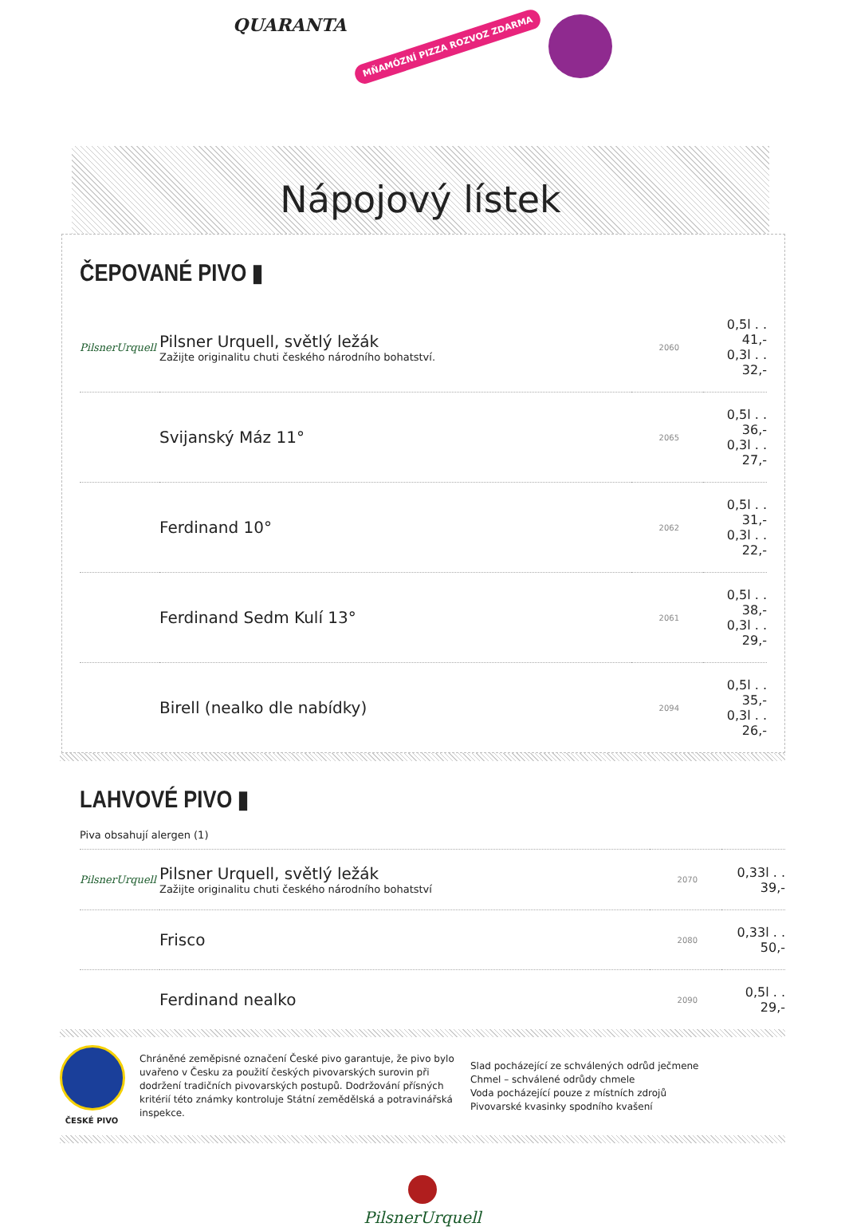QUARANTA MŇAMÓZNÍ PIZZA ROZVOZ ZDARMA
Nápojový lístek
ČEPOVANÉ PIVO ▮
| PilsnerUrquell | Pilsner Urquell, světlý ležák Zažijte originalitu chuti českého národního bohatství. | 2060 | 0,5l . . 41,- 0,3l . . 32,- |
| | Svijanský Máz 11° | 2065 | 0,5l . . 36,- 0,3l . . 27,- |
| | Ferdinand 10° | 2062 | 0,5l . . 31,- 0,3l . . 22,- |
| | Ferdinand Sedm Kulí 13° | 2061 | 0,5l . . 38,- 0,3l . . 29,- |
| | Birell (nealko dle nabídky) | 2094 | 0,5l . . 35,- 0,3l . . 26,- |
LAHVOVÉ PIVO ▮
Piva obsahují alergen (1)
| PilsnerUrquell | Pilsner Urquell, světlý ležák Zažijte originalitu chuti českého národního bohatství | 2070 | 0,33l . . 39,- |
| | Frisco | 2080 | 0,33l . . 50,- |
| | Ferdinand nealko | 2090 | 0,5l . . 29,- |
ČESKÉ PIVO
Chráněné zeměpisné označení České pivo garantuje, že pivo bylo uvařeno v Česku za použití českých pivovarských surovin při dodržení tradičních pivovarských postupů. Dodržování přísných kritérií této známky kontroluje Státní zemědělská a potravinářská inspekce.
Slad pocházející ze schválených odrůd ječmene
Chmel – schválené odrůdy chmele
Voda pocházející pouze z místních zdrojů
Pivovarské kvasinky spodního kvašení
PilsnerUrquell